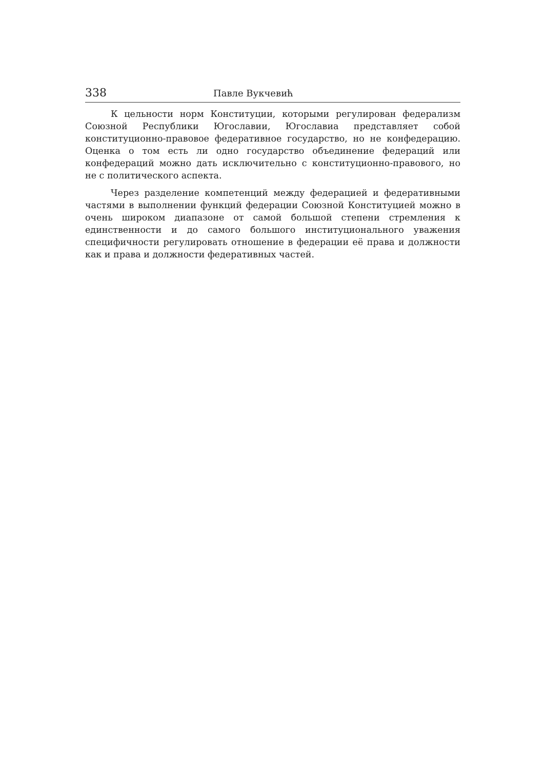338 Павле Вукчевић
К цельности норм Конституции, которыми регулирован федерализм Союзной Республики Югославии, Югославиа представляет собой конституционно-правовое федеративное государство, но не конфедерацию. Оценка о том есть ли одно государство объединение федераций или конфедераций можно дать исключительно с конституционно-правового, но не с политического аспекта.
Через разделение компетенций между федерацией и федеративными частями в выполнении функций федерации Союзной Конституцией можно в очень широком диапазоне от самой большой степени стремления к единственности и до самого большого институционального уважения специфичности регулировать отношение в федерации её права и должности как и права и должности федеративных частей.